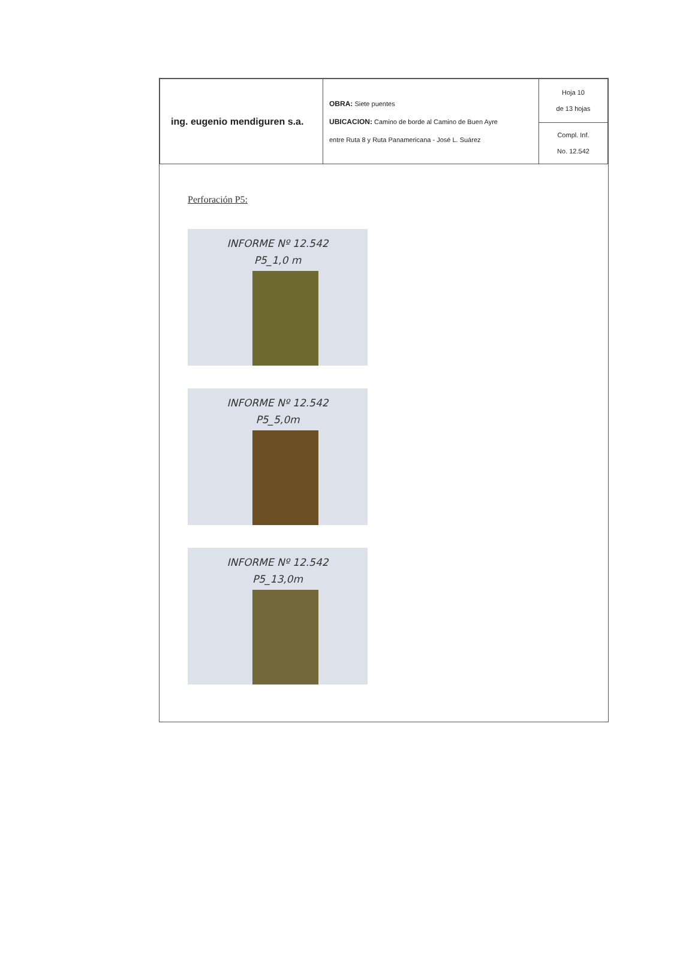| ing. eugenio mendiguren s.a. | OBRA: Siete puentes UBICACION: Camino de borde al Camino de Buen Ayre entre Ruta 8 y Ruta Panamericana - José L. Suárez | Hoja 10 de 13 hojas |
| | | Compl. Inf. No. 12.542 |
Perforación P5:
INFORME Nº 12.542
P5_1,0 m
INFORME Nº 12.542
P5_5,0m
INFORME Nº 12.542
P5_13,0m